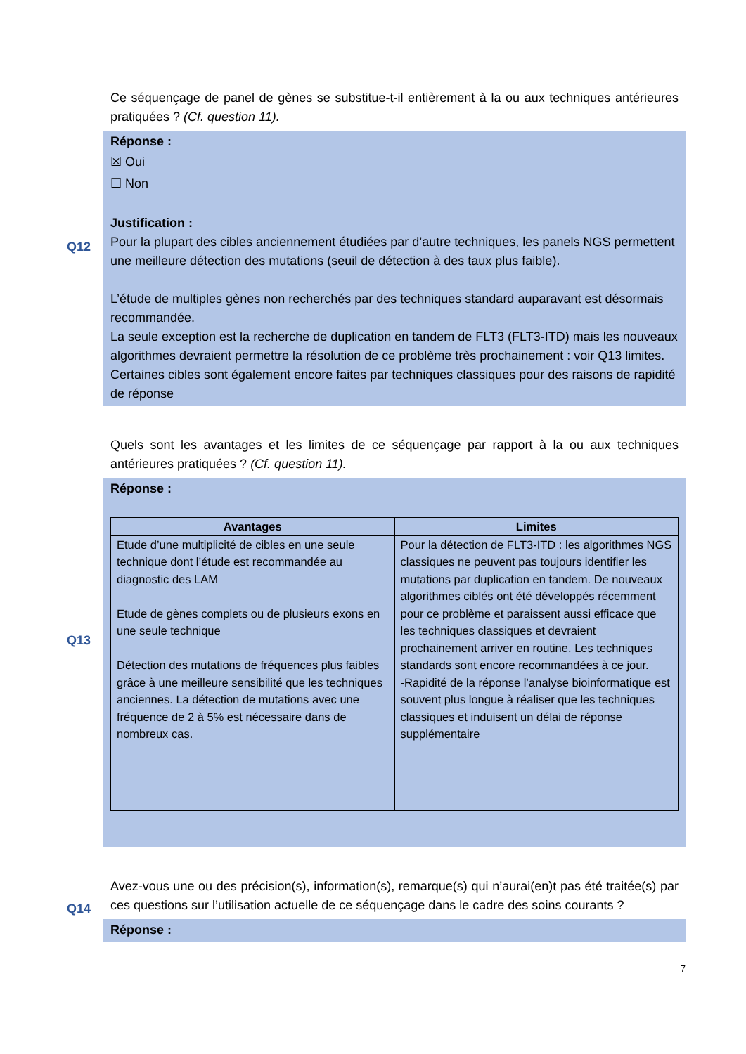Q12
Ce séquençage de panel de gènes se substitue-t-il entièrement à la ou aux techniques antérieures pratiquées ? (Cf. question 11).
Réponse :
☒ Oui
☐ Non
Justification :
Pour la plupart des cibles anciennement étudiées par d’autre techniques, les panels NGS permettent une meilleure détection des mutations (seuil de détection à des taux plus faible).
L’étude de multiples gènes non recherchés par des techniques standard auparavant est désormais recommandée.
La seule exception est la recherche de duplication en tandem de FLT3 (FLT3-ITD) mais les nouveaux algorithmes devraient permettre la résolution de ce problème très prochainement : voir Q13 limites. Certaines cibles sont également encore faites par techniques classiques pour des raisons de rapidité de réponse
Q13
Quels sont les avantages et les limites de ce séquençage par rapport à la ou aux techniques antérieures pratiquées ? (Cf. question 11).
Réponse :
| Avantages | Limites |
| --- | --- |
| Etude d’une multiplicité de cibles en une seule technique dont l’étude est recommandée au diagnostic des LAM Etude de gènes complets ou de plusieurs exons en une seule technique Détection des mutations de fréquences plus faibles grâce à une meilleure sensibilité que les techniques anciennes. La détection de mutations avec une fréquence de 2 à 5% est nécessaire dans de nombreux cas. | Pour la détection de FLT3-ITD : les algorithmes NGS classiques ne peuvent pas toujours identifier les mutations par duplication en tandem. De nouveaux algorithmes ciblés ont été développés récemment pour ce problème et paraissent aussi efficace que les techniques classiques et devraient prochainement arriver en routine. Les techniques standards sont encore recommandées à ce jour. -Rapidité de la réponse l’analyse bioinformatique est souvent plus longue à réaliser que les techniques classiques et induisent un délai de réponse supplémentaire |
Q14
Avez-vous une ou des précision(s), information(s), remarque(s) qui n’aurai(en)t pas été traitée(s) par ces questions sur l’utilisation actuelle de ce séquençage dans le cadre des soins courants ?
Réponse :
7